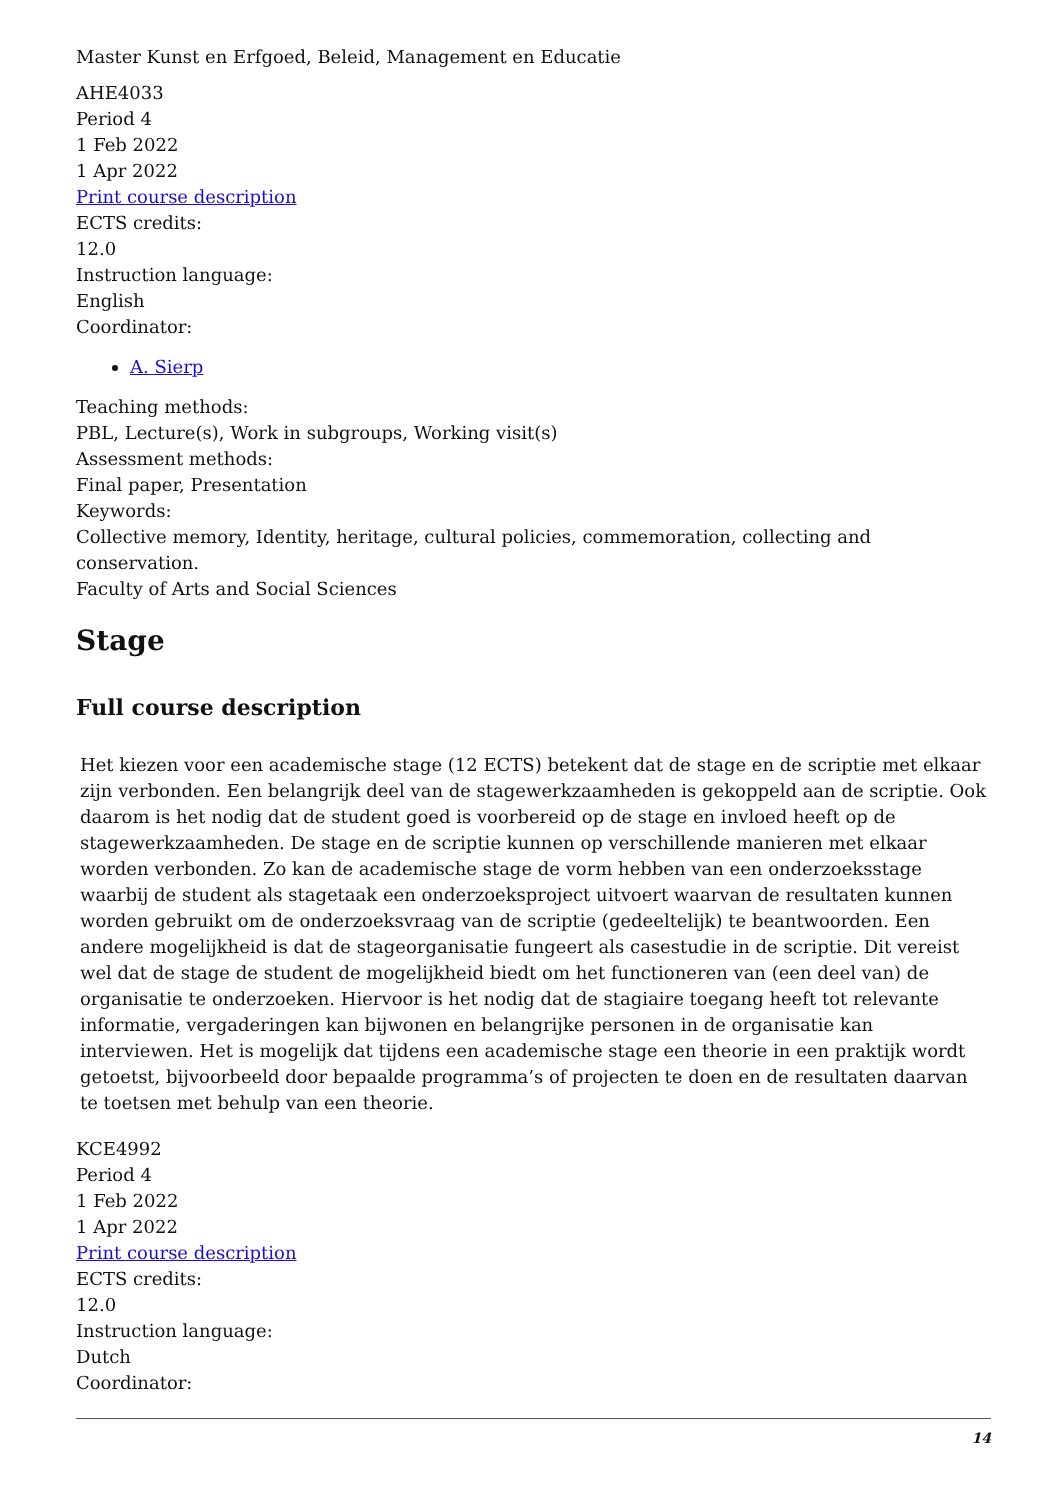Master Kunst en Erfgoed, Beleid, Management en Educatie
AHE4033
Period 4
1 Feb 2022
1 Apr 2022
Print course description
ECTS credits:
12.0
Instruction language:
English
Coordinator:
A. Sierp
Teaching methods:
PBL, Lecture(s), Work in subgroups, Working visit(s)
Assessment methods:
Final paper, Presentation
Keywords:
Collective memory, Identity, heritage, cultural policies, commemoration, collecting and conservation.
Faculty of Arts and Social Sciences
Stage
Full course description
Het kiezen voor een academische stage (12 ECTS) betekent dat de stage en de scriptie met elkaar zijn verbonden. Een belangrijk deel van de stagewerkzaamheden is gekoppeld aan de scriptie. Ook daarom is het nodig dat de student goed is voorbereid op de stage en invloed heeft op de stagewerkzaamheden. De stage en de scriptie kunnen op verschillende manieren met elkaar worden verbonden. Zo kan de academische stage de vorm hebben van een onderzoeksstage waarbij de student als stagetaak een onderzoeksproject uitvoert waarvan de resultaten kunnen worden gebruikt om de onderzoeksvraag van de scriptie (gedeeltelijk) te beantwoorden. Een andere mogelijkheid is dat de stageorganisatie fungeert als casestudie in de scriptie. Dit vereist wel dat de stage de student de mogelijkheid biedt om het functioneren van (een deel van) de organisatie te onderzoeken. Hiervoor is het nodig dat de stagiaire toegang heeft tot relevante informatie, vergaderingen kan bijwonen en belangrijke personen in de organisatie kan interviewen. Het is mogelijk dat tijdens een academische stage een theorie in een praktijk wordt getoetst, bijvoorbeeld door bepaalde programma’s of projecten te doen en de resultaten daarvan te toetsen met behulp van een theorie.
KCE4992
Period 4
1 Feb 2022
1 Apr 2022
Print course description
ECTS credits:
12.0
Instruction language:
Dutch
Coordinator:
14